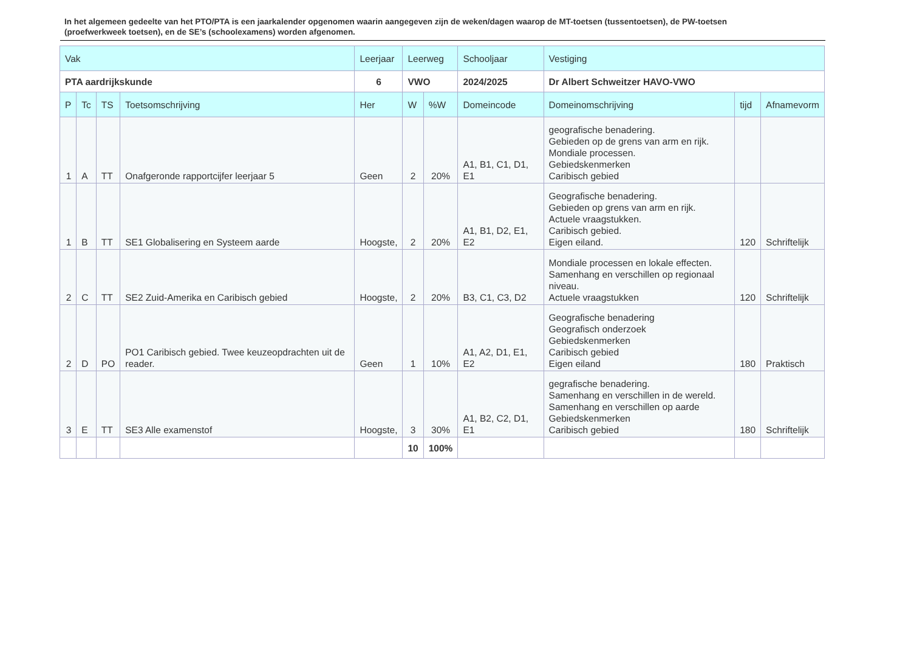In het algemeen gedeelte van het PTO/PTA is een jaarkalender opgenomen waarin aangegeven zijn de weken/dagen waarop de MT-toetsen (tussentoetsen), de PW-toetsen (proefwerkweek toetsen), en de SE’s (schoolexamens) worden afgenomen.
| Vak | | | | Leerjaar | Leerweg | | Schooljaar | Vestiging | | |
| --- | --- | --- | --- | --- | --- | --- | --- | --- | --- | --- |
| PTA aardrijkskunde | | | | 6 | VWO | | 2024/2025 | Dr Albert Schweitzer HAVO-VWO | | |
| P | Tc | TS | Toetsomschrijving | Her | W | %W | Domeincode | Domeinomschrijving | tijd | Afnamevorm |
| 1 | A | TT | Onafgeronde rapportcijfer leerjaar 5 | Geen | 2 | 20% | A1, B1, C1, D1, E1 | geografische benadering. Gebieden op de grens van arm en rijk. Mondiale processen. Gebiedskenmerken Caribisch gebied | | |
| 1 | B | TT | SE1 Globalisering en Systeem aarde | Hoogste, | 2 | 20% | A1, B1, D2, E1, E2 | Geografische benadering. Gebieden op grens van arm en rijk. Actuele vraagstukken. Caribisch gebied. Eigen eiland. | 120 | Schriftelijk |
| 2 | C | TT | SE2 Zuid-Amerika en Caribisch gebied | Hoogste, | 2 | 20% | B3, C1, C3, D2 | Mondiale processen en lokale effecten. Samenhang en verschillen op regionaal niveau. Actuele vraagstukken | 120 | Schriftelijk |
| 2 | D | PO | PO1 Caribisch gebied. Twee keuzeopdrachten uit de reader. | Geen | 1 | 10% | A1, A2, D1, E1, E2 | Geografische benadering Geografisch onderzoek Gebiedskenmerken Caribisch gebied Eigen eiland | 180 | Praktisch |
| 3 | E | TT | SE3 Alle examenstof | Hoogste, | 3 | 30% | A1, B2, C2, D1, E1 | gegrafische benadering. Samenhang en verschillen in de wereld. Samenhang en verschillen op aarde Gebiedskenmerken Caribisch gebied | 180 | Schriftelijk |
| | | | | | 10 | 100% | | | | |